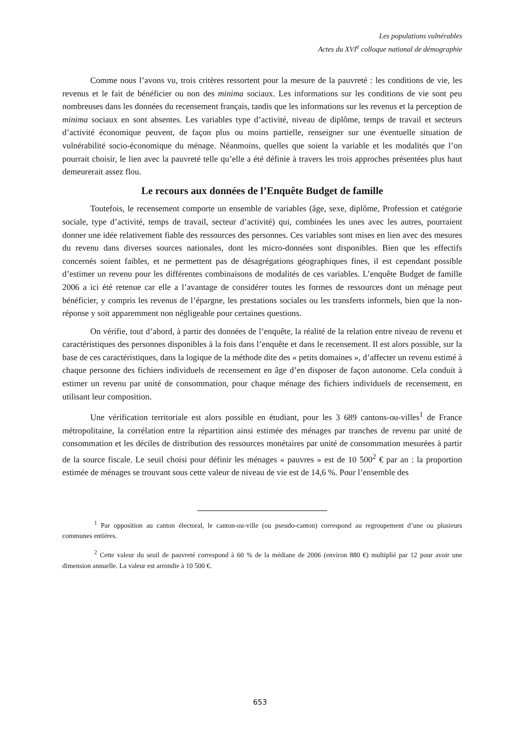Les populations vulnérables
Actes du XVI<sup>e</sup> colloque national de démographie
Comme nous l’avons vu, trois critères ressortent pour la mesure de la pauvreté : les conditions de vie, les revenus et le fait de bénéficier ou non des minima sociaux. Les informations sur les conditions de vie sont peu nombreuses dans les données du recensement français, tandis que les informations sur les revenus et la perception de minima sociaux en sont absentes. Les variables type d’activité, niveau de diplôme, temps de travail et secteurs d’activité économique peuvent, de façon plus ou moins partielle, renseigner sur une éventuelle situation de vulnérabilité socio-économique du ménage. Néanmoins, quelles que soient la variable et les modalités que l’on pourrait choisir, le lien avec la pauvreté telle qu’elle a été définie à travers les trois approches présentées plus haut demeurerait assez flou.
Le recours aux données de l’Enquête Budget de famille
Toutefois, le recensement comporte un ensemble de variables (âge, sexe, diplôme, Profession et catégorie sociale, type d’activité, temps de travail, secteur d’activité) qui, combinées les unes avec les autres, pourraient donner une idée relativement fiable des ressources des personnes. Ces variables sont mises en lien avec des mesures du revenu dans diverses sources nationales, dont les micro-données sont disponibles. Bien que les effectifs concernés soient faibles, et ne permettent pas de désagrégations géographiques fines, il est cependant possible d’estimer un revenu pour les différentes combinaisons de modalités de ces variables. L’enquête Budget de famille 2006 a ici été retenue car elle a l’avantage de considérer toutes les formes de ressources dont un ménage peut bénéficier, y compris les revenus de l’épargne, les prestations sociales ou les transferts informels, bien que la non-réponse y soit apparemment non négligeable pour certaines questions.
On vérifie, tout d’abord, à partir des données de l’enquête, la réalité de la relation entre niveau de revenu et caractéristiques des personnes disponibles à la fois dans l’enquête et dans le recensement. Il est alors possible, sur la base de ces caractéristiques, dans la logique de la méthode dite des « petits domaines », d’affecter un revenu estimé à chaque personne des fichiers individuels de recensement en âge d’en disposer de façon autonome. Cela conduit à estimer un revenu par unité de consommation, pour chaque ménage des fichiers individuels de recensement, en utilisant leur composition.
Une vérification territoriale est alors possible en étudiant, pour les 3 689 cantons-ou-villes<sup>1</sup> de France métropolitaine, la corrélation entre la répartition ainsi estimée des ménages par tranches de revenu par unité de consommation et les déciles de distribution des ressources monétaires par unité de consommation mesurées à partir de la source fiscale. Le seuil choisi pour définir les ménages « pauvres » est de 10 500<sup>2</sup> € par an : la proportion estimée de ménages se trouvant sous cette valeur de niveau de vie est de 14,6 %. Pour l’ensemble des
<sup>1</sup> Par opposition au canton électoral, le canton-ou-ville (ou pseudo-canton) correspond au regroupement d’une ou plusieurs communes entières.
<sup>2</sup> Cette valeur du seuil de pauvreté correspond à 60 % de la médiane de 2006 (environ 880 €) multiplié par 12 pour avoir une dimension annuelle. La valeur est arrondie à 10 500 €.
653